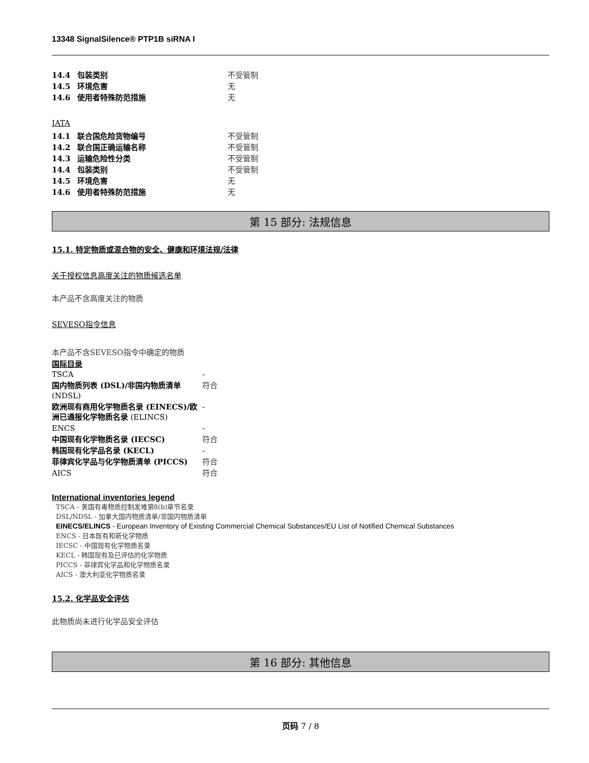13348 SignalSilence® PTP1B siRNA I
| 14.4 | 包装类别 | 不受管制 |
| 14.5 | 环境危害 | 无 |
| 14.6 | 使用者特殊防范措施 | 无 |
IATA
| 14.1 | 联合国危险货物编号 | 不受管制 |
| 14.2 | 联合国正确运输名称 | 不受管制 |
| 14.3 | 运输危险性分类 | 不受管制 |
| 14.4 | 包装类别 | 不受管制 |
| 14.5 | 环境危害 | 无 |
| 14.6 | 使用者特殊防范措施 | 无 |
第 15 部分: 法规信息
15.1. 特定物质或混合物的安全、健康和环境法规/法律
关于授权信息高度关注的物质候选名单
本产品不含高度关注的物质
SEVESO指令信息
本产品不含SEVESO指令中确定的物质
国际目录
| TSCA | - |
| 国内物质列表 (DSL)/非国内物质清单 (NDSL) | 符合 |
| 欧洲现有商用化学物质名录 (EINECS)/欧洲已通报化学物质名录 (ELINCS) | - |
| ENCS | - |
| 中国现有化学物质名录 (IECSC) | 符合 |
| 韩国现有化学品名录 (KECL) | - |
| 菲律宾化学品与化学物质清单 (PICCS) | 符合 |
| AICS | 符合 |
International inventories legend
TSCA - 美国有毒物质控制发难第8(b)章节名录
DSL/NDSL - 加拿大国内物质清单/非国内物质清单
EINECS/ELINCS - European Inventory of Existing Commercial Chemical Substances/EU List of Notified Chemical Substances
ENCS - 日本既有和新化学物质
IECSC - 中国现有化学物质名录
KECL - 韩国现有及已评估的化学物质
PICCS - 菲律宾化学品和化学物质名录
AICS - 澳大利亚化学物质名录
15.2. 化学品安全评估
此物质尚未进行化学品安全评估
第 16 部分: 其他信息
页码 7 / 8